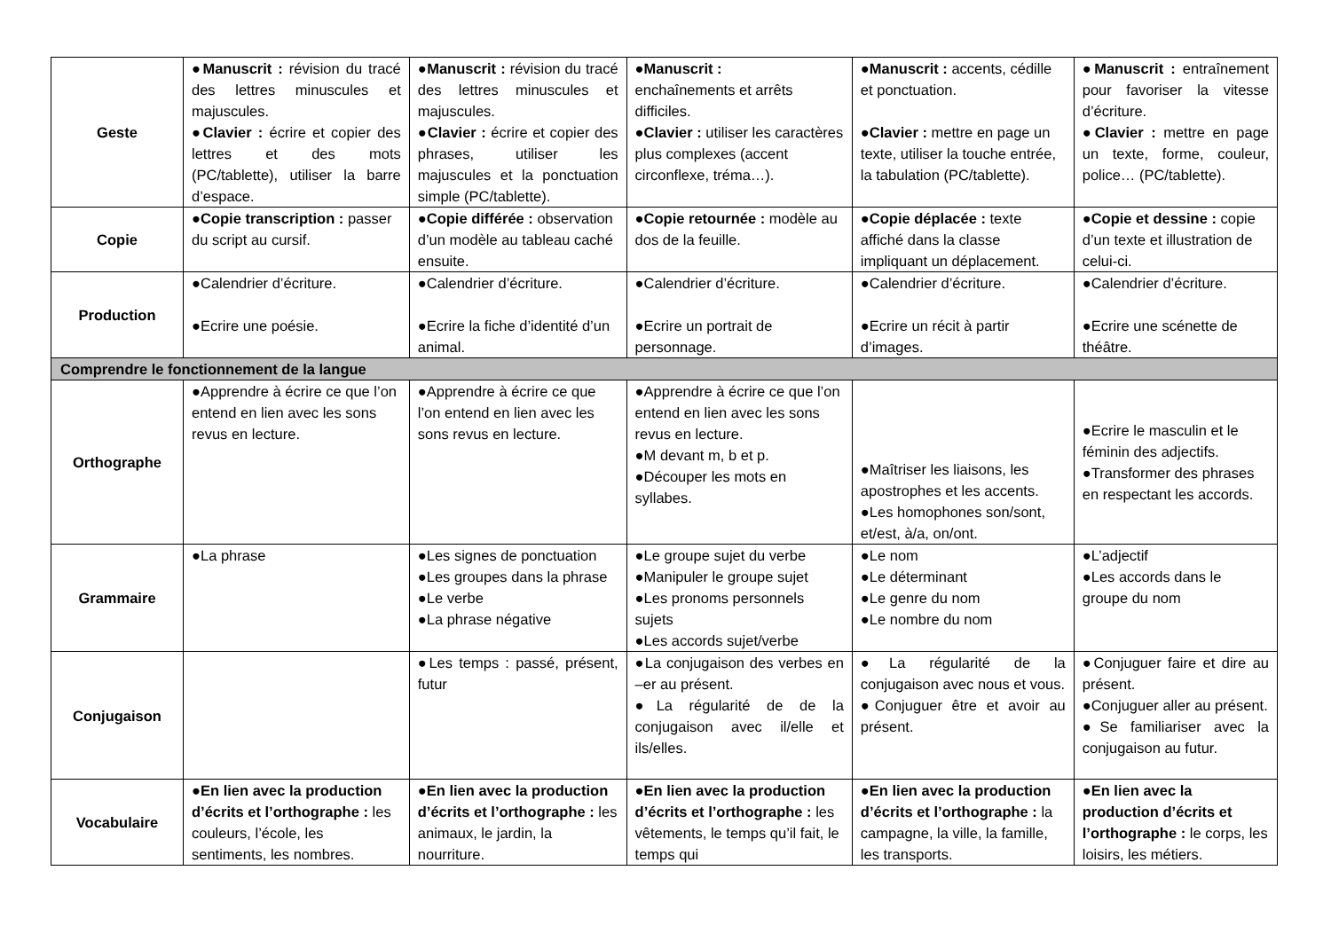| Geste | ● Manuscrit : révision du tracé des lettres minuscules et majuscules. ● Clavier : écrire et copier des lettres et des mots (PC/tablette), utiliser la barre d’espace. | ● Manuscrit : révision du tracé des lettres minuscules et majuscules. ● Clavier : écrire et copier des phrases, utiliser les majuscules et la ponctuation simple (PC/tablette). | ● Manuscrit : enchaînements et arrêts difficiles. ● Clavier : utiliser les caractères plus complexes (accent circonflexe, tréma…). | ● Manuscrit : accents, cédille et ponctuation. ● Clavier : mettre en page un texte, utiliser la touche entrée, la tabulation (PC/tablette). | ● Manuscrit : entraînement pour favoriser la vitesse d’écriture. ● Clavier : mettre en page un texte, forme, couleur, police… (PC/tablette). |
| Copie | ● Copie transcription : passer du script au cursif. | ● Copie différée : observation d’un modèle au tableau caché ensuite. | ● Copie retournée : modèle au dos de la feuille. | ● Copie déplacée : texte affiché dans la classe impliquant un déplacement. | ● Copie et dessine : copie d’un texte et illustration de celui-ci. |
| Production | ●Calendrier d’écriture. ●Ecrire une poésie. | ●Calendrier d’écriture. ●Ecrire la fiche d’identité d’un animal. | ●Calendrier d’écriture. ●Ecrire un portrait de personnage. | ●Calendrier d’écriture. ●Ecrire un récit à partir d’images. | ●Calendrier d’écriture. ●Ecrire une scénette de théâtre. |
| Comprendre le fonctionnement de la langue | | | | | |
| Orthographe | ●Apprendre à écrire ce que l’on entend en lien avec les sons revus en lecture. | ●Apprendre à écrire ce que l’on entend en lien avec les sons revus en lecture. | ●Apprendre à écrire ce que l’on entend en lien avec les sons revus en lecture. ●M devant m, b et p. ●Découper les mots en syllabes. | ●Maîtriser les liaisons, les apostrophes et les accents. ●Les homophones son/sont, et/est, à/a, on/ont. | ●Ecrire le masculin et le féminin des adjectifs. ●Transformer des phrases en respectant les accords. |
| Grammaire | ●La phrase | ●Les signes de ponctuation ●Les groupes dans la phrase ●Le verbe ●La phrase négative | ●Le groupe sujet du verbe ●Manipuler le groupe sujet ●Les pronoms personnels sujets ●Les accords sujet/verbe | ●Le nom ●Le déterminant ●Le genre du nom ●Le nombre du nom | ●L’adjectif ●Les accords dans le groupe du nom |
| Conjugaison | | ●Les temps : passé, présent, futur | ●La conjugaison des verbes en –er au présent. ●La régularité de de la conjugaison avec il/elle et ils/elles. | ●La régularité de la conjugaison avec nous et vous. ●Conjuguer être et avoir au présent. | ●Conjuguer faire et dire au présent. ●Conjuguer aller au présent. ●Se familiariser avec la conjugaison au futur. |
| Vocabulaire | ● En lien avec la production d’écrits et l’orthographe : les couleurs, l’école, les sentiments, les nombres. | ● En lien avec la production d’écrits et l’orthographe : les animaux, le jardin, la nourriture. | ● En lien avec la production d’écrits et l’orthographe : les vêtements, le temps qu’il fait, le temps qui | ● En lien avec la production d’écrits et l’orthographe : la campagne, la ville, la famille, les transports. | ● En lien avec la production d’écrits et l’orthographe : le corps, les loisirs, les métiers. |